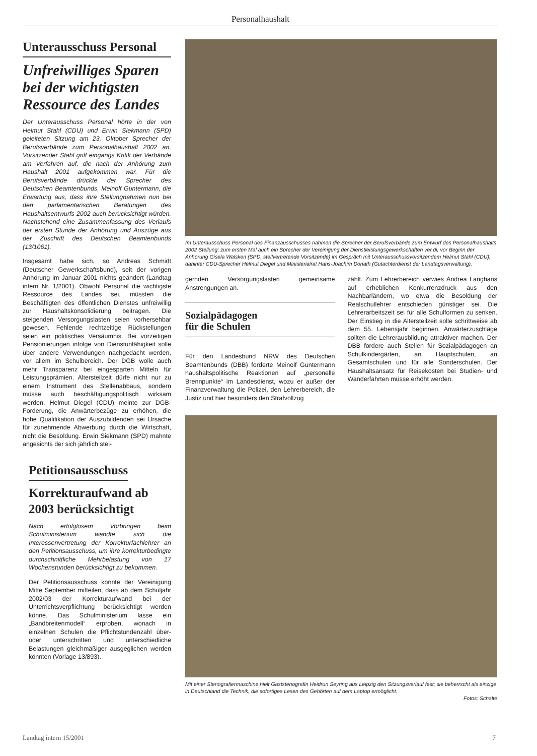Personalhaushalt
Unterausschuss Personal
Unfreiwilliges Sparen bei der wichtigsten Ressource des Landes
Der Unterausschuss Personal hörte in der von Helmut Stahl (CDU) und Erwin Siekmann (SPD) geleiteten Sitzung am 23. Oktober Sprecher der Berufsverbände zum Personalhaushalt 2002 an. Vorsitzender Stahl griff eingangs Kritik der Verbände am Verfahren auf, die nach der Anhörung zum Haushalt 2001 aufgekommen war. Für die Berufsverbände drückte der Sprecher des Deutschen Beamtenbunds, Meinolf Guntermann, die Erwartung aus, dass ihre Stellungnahmen nun bei den parlamentarischen Beratungen des Haushaltsentwurfs 2002 auch berücksichtigt würden. Nachstehend eine Zusammenfassung des Verlaufs der ersten Stunde der Anhörung und Auszüge aus der Zuschrift des Deutschen Beamtenbunds (13/1061).
Insgesamt habe sich, so Andreas Schmidt (Deutscher Gewerkschaftsbund), seit der vorigen Anhörung im Januar 2001 nichts geändert (Landtag intern Nr. 1/2001). Obwohl Personal die wichtigste Ressource des Landes sei, müssten die Beschäftigten des öffentlichen Dienstes unfreiwillig zur Haushaltskonsolidierung beitragen. Die steigenden Versorgungslasten seien vorhersehbar gewesen. Fehlende rechtzeitige Rückstellungen seien ein politisches Versäumnis. Bei vorzeitigen Pensionierungen infolge von Dienstunfähigkeit solle über andere Verwendungen nachgedacht werden, vor allem im Schulbereich. Der DGB wolle auch mehr Transparenz bei eingesparten Mitteln für Leistungsprämien. Altersteilzeit dürfe nicht nur zu einem Instrument des Stellenabbaus, sondern müsse auch beschäftigungspolitisch wirksam werden. Helmut Diegel (CDU) meinte zur DGB-Forderung, die Anwärterbezüge zu erhöhen, die hohe Qualifikation der Auszubildenden sei Ursache für zunehmende Abwerbung durch die Wirtschaft, nicht die Besoldung. Erwin Siekmann (SPD) mahnte angesichts der sich jährlich stei-
Petitionsausschuss
Korrekturaufwand ab 2003 berücksichtigt
Nach erfolglosem Vorbringen beim Schulministerium wandte sich die Interessenvertretung der Korrekturfachlehrer an den Petitionsausschuss, um ihre korrekturbedingte durchschnittliche Mehrbelastung von 17 Wochenstunden berücksichtigt zu bekommen.
Der Petitionsausschuss konnte der Vereinigung Mitte September mitteilen, dass ab dem Schuljahr 2002/03 der Korrekturaufwand bei der Unterrichtsverpflichtung berücksichtigt werden könne. Das Schulministerium lasse ein „Bandbreitenmodell“ erproben, wonach in einzelnen Schulen die Pflichtstundenzahl über- oder unterschritten und unterschiedliche Belastungen gleichmäßiger ausgeglichen werden könnten (Vorlage 13/893).
Im Unterausschuss Personal des Finanzausschusses nahmen die Sprecher der Berufsverbände zum Entwurf des Personalhaushalts 2002 Stellung; zum ersten Mal auch ein Sprecher der Vereinigung der Dienstleistungsgewerkschaften ver.di; vor Beginn der Anhörung Gisela Walsken (SPD, stellvertretende Vorsitzende) im Gespräch mit Unterausschussvorsitzendem Helmut Stahl (CDU), dahinter CDU-Sprecher Helmut Diegel und Ministerialrat Hans-Joachim Donath (Gutachterdienst der Landtagsverwaltung).
gernden Versorgungslasten gemeinsame Anstrengungen an.
Sozialpädagogen
für die Schulen
Für den Landesbund NRW des Deutschen Beamtenbunds (DBB) forderte Meinolf Guntermann haushaltspolitische Reaktionen auf „personelle Brennpunkte“ im Landesdienst, wozu er außer der Finanzverwaltung die Polizei, den Lehrerbereich, die Justiz und hier besonders den Strafvollzug
zählt. Zum Lehrerbereich verwies Andrea Langhans auf erheblichen Konkurrenzdruck aus den Nachbarländern, wo etwa die Besoldung der Realschullehrer entschieden günstiger sei. Die Lehrerarbeitszeit sei für alle Schulformen zu senken. Der Einstieg in die Altersteilzeit solle schrittweise ab dem 55. Lebensjahr beginnen. Anwärterzuschläge sollten die Lehrerausbildung attraktiver machen. Der DBB fordere auch Stellen für Sozialpädagogen an Schulkindergärten, an Hauptschulen, an Gesamtschulen und für alle Sonderschulen. Der Haushaltsansatz für Reisekosten bei Studien- und Wanderfahrten müsse erhöht werden.
Mit einer Stenografiermaschine hielt Gaststenografin Heidrun Seyring aus Leipzig den Sitzungsverlauf fest; sie beherrscht als einzige in Deutschland die Technik, die sofortiges Lesen des Gehörten auf dem Laptop ermöglicht.
Fotos: Schälte
Landtag intern 15/2001 7